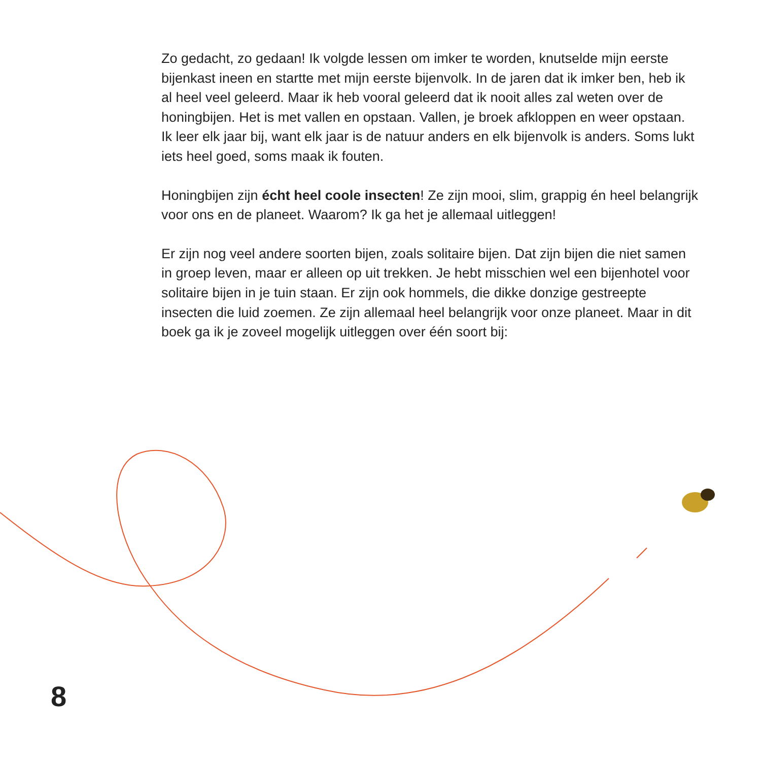Zo gedacht, zo gedaan! Ik volgde lessen om imker te worden, knutselde mijn eerste bijenkast ineen en startte met mijn eerste bijenvolk. In de jaren dat ik imker ben, heb ik al heel veel geleerd. Maar ik heb vooral geleerd dat ik nooit alles zal weten over de honingbijen. Het is met vallen en opstaan. Vallen, je broek afkloppen en weer opstaan. Ik leer elk jaar bij, want elk jaar is de natuur anders en elk bijenvolk is anders. Soms lukt iets heel goed, soms maak ik fouten.
Honingbijen zijn écht heel coole insecten! Ze zijn mooi, slim, grappig én heel belangrijk voor ons en de planeet. Waarom? Ik ga het je allemaal uitleggen!
Er zijn nog veel andere soorten bijen, zoals solitaire bijen. Dat zijn bijen die niet samen in groep leven, maar er alleen op uit trekken. Je hebt misschien wel een bijenhotel voor solitaire bijen in je tuin staan. Er zijn ook hommels, die dikke donzige gestreepte insecten die luid zoemen. Ze zijn allemaal heel belangrijk voor onze planeet. Maar in dit boek ga ik je zoveel mogelijk uitleggen over één soort bij:
8